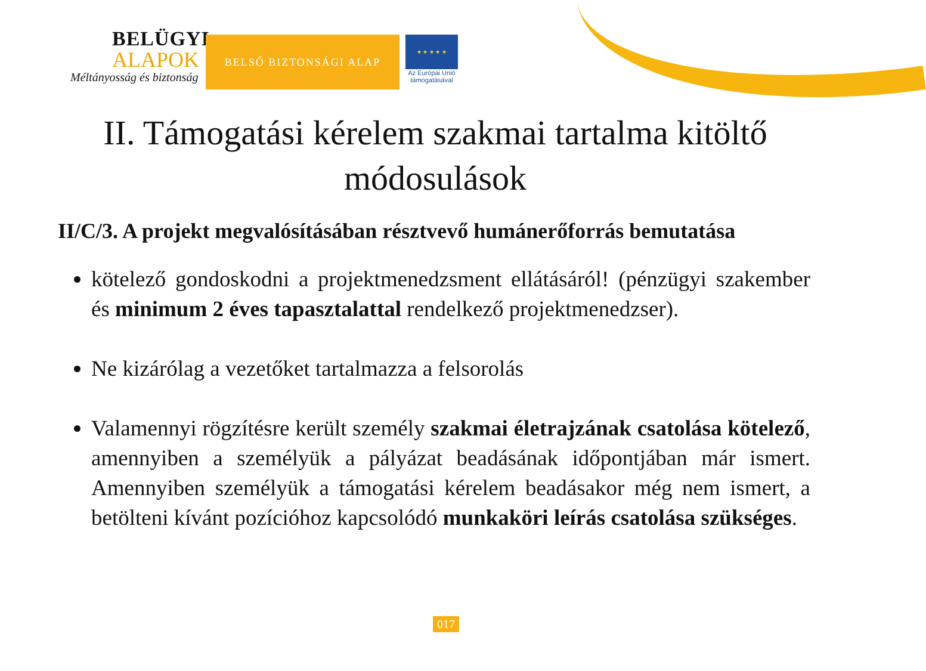BELÜGYI
ALAPOK
Méltányosság és biztonság
BELSŐ BIZTONSÁGI ALAP
★ ★ ★ ★ ★
Az Európai Unió
támogatásával
II. Támogatási kérelem szakmai tartalma kitöltő módosulások
II/C/3. A projekt megvalósításában résztvevő humánerőforrás bemutatása
kötelező gondoskodni a projektmenedzsment ellátásáról! (pénzügyi szakember és minimum 2 éves tapasztalattal rendelkező projektmenedzser).
Ne kizárólag a vezetőket tartalmazza a felsorolás
Valamennyi rögzítésre került személy szakmai életrajzának csatolása kötelező, amennyiben a személyük a pályázat beadásának időpontjában már ismert. Amennyiben személyük a támogatási kérelem beadásakor még nem ismert, a betölteni kívánt pozícióhoz kapcsolódó munkaköri leírás csatolása szükséges.
017